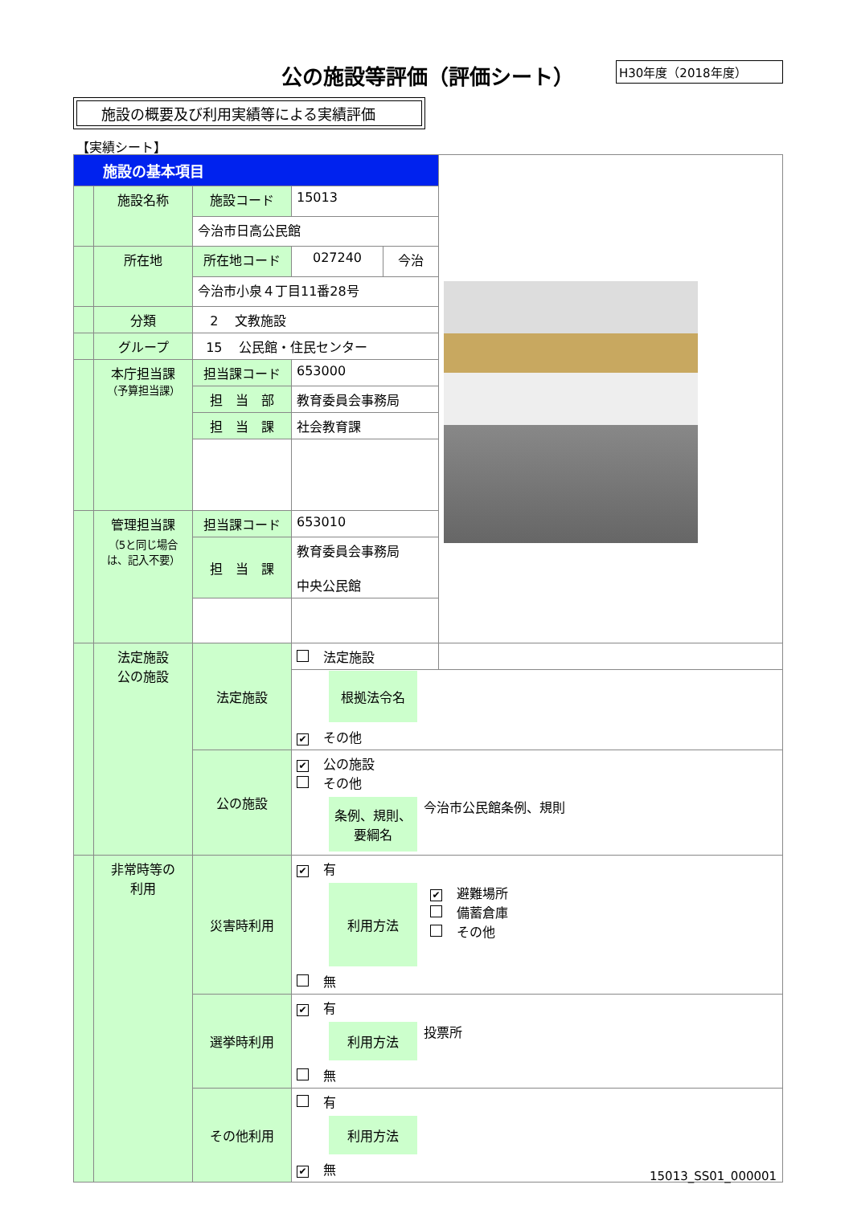公の施設等評価（評価シート） H30年度（2018年度）
施設の概要及び利用実績等による実績評価
【実績シート】
| 施設の基本項目 | | | | | |
| | 施設名称 | 施設コード | 15013 | | |
| | | 今治市日高公民館 | | | |
| | 所在地 | 所在地コード | 027240 | 今治 | |
| | | 今治市小泉４丁目11番28号 | | | |
| | 分類 | 2 文教施設 | | | |
| | グループ | 15 公民館・住民センター | | | |
| | 本庁担当課 （予算担当課） | 担当課コード | 653000 | | |
| | | 担 当 部 | 教育委員会事務局 | | |
| | | 担 当 課 | 社会教育課 | | |
| | 管理担当課 （5と同じ場合は、記入不要） | 担当課コード | 653010 | | |
| | | 担 当 課 | 教育委員会事務局 中央公民館 | | |
| | 法定施設 公の施設 | 法定施設 | 法定施設 根拠法令名 ✔ その他 |
| | | 公の施設 | ✔ 公の施設 その他 条例、規則、要綱名 今治市公民館条例、規則 |
| | 非常時等の 利用 | 災害時利用 | ✔ 有 利用方法 ✔ 避難場所 備蓄倉庫 その他 無 |
| | | 選挙時利用 | ✔ 有 利用方法 投票所 無 |
| | | その他利用 | 有 利用方法 ✔ 無 |
15013_SS01_000001